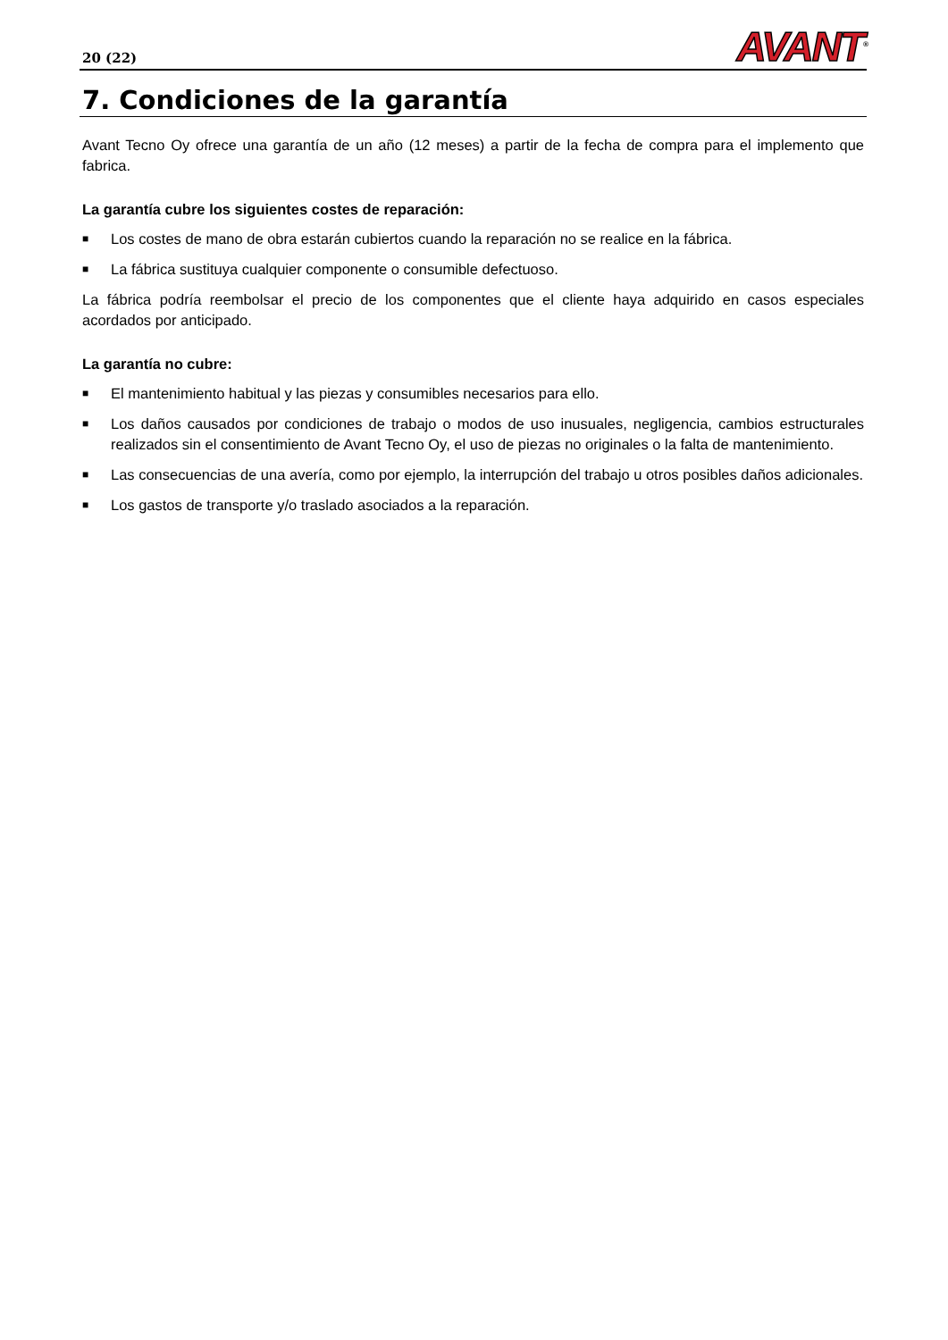20 (22)
AVANT<sup>®</sup>
7. Condiciones de la garantía
Avant Tecno Oy ofrece una garantía de un año (12 meses) a partir de la fecha de compra para el implemento que fabrica.
La garantía cubre los siguientes costes de reparación:
■ Los costes de mano de obra estarán cubiertos cuando la reparación no se realice en la fábrica.
■ La fábrica sustituya cualquier componente o consumible defectuoso.
La fábrica podría reembolsar el precio de los componentes que el cliente haya adquirido en casos especiales acordados por anticipado.
La garantía no cubre:
■ El mantenimiento habitual y las piezas y consumibles necesarios para ello.
■ Los daños causados por condiciones de trabajo o modos de uso inusuales, negligencia, cambios estructurales realizados sin el consentimiento de Avant Tecno Oy, el uso de piezas no originales o la falta de mantenimiento.
■ Las consecuencias de una avería, como por ejemplo, la interrupción del trabajo u otros posibles daños adicionales.
■ Los gastos de transporte y/o traslado asociados a la reparación.